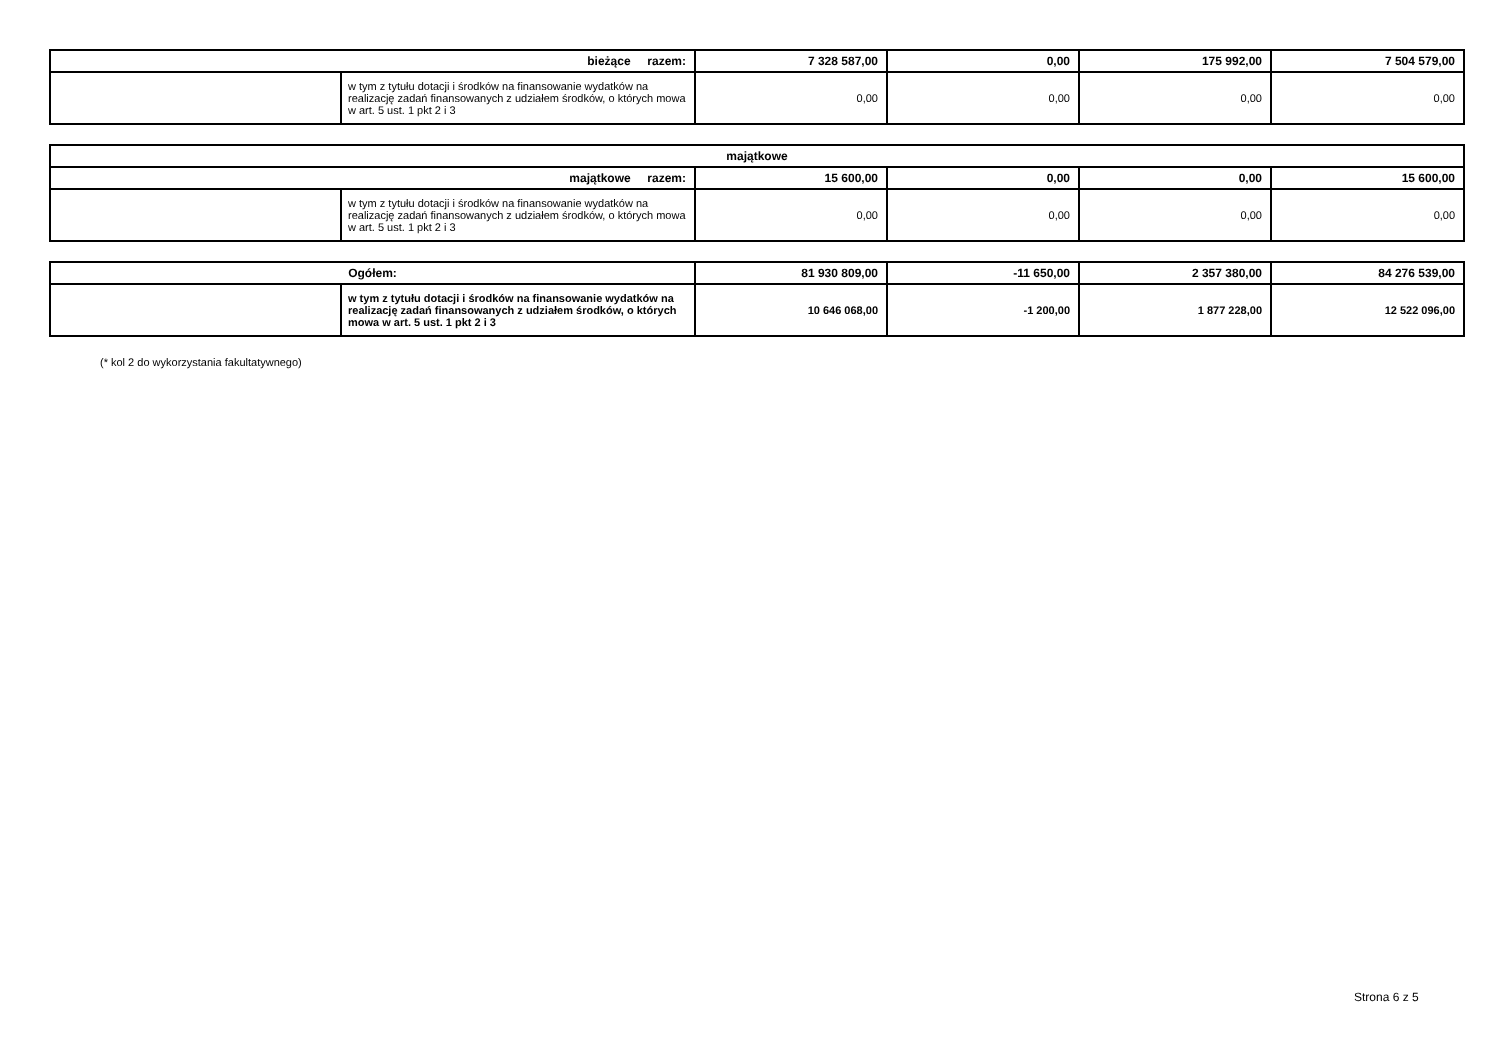| bieżące razem: | | 7 328 587,00 | 0,00 | 175 992,00 | 7 504 579,00 |
| | w tym z tytułu dotacji i środków na finansowanie wydatków na realizację zadań finansowanych z udziałem środków, o których mowa w art. 5 ust. 1 pkt 2 i 3 | 0,00 | 0,00 | 0,00 | 0,00 |
| majątkowe | | | | | |
| majątkowe razem: | | 15 600,00 | 0,00 | 0,00 | 15 600,00 |
| | w tym z tytułu dotacji i środków na finansowanie wydatków na realizację zadań finansowanych z udziałem środków, o których mowa w art. 5 ust. 1 pkt 2 i 3 | 0,00 | 0,00 | 0,00 | 0,00 |
| Ogółem: | | 81 930 809,00 | -11 650,00 | 2 357 380,00 | 84 276 539,00 |
| | w tym z tytułu dotacji i środków na finansowanie wydatków na realizację zadań finansowanych z udziałem środków, o których mowa w art. 5 ust. 1 pkt 2 i 3 | 10 646 068,00 | -1 200,00 | 1 877 228,00 | 12 522 096,00 |
(* kol 2 do wykorzystania fakultatywnego)
Strona 6 z 5